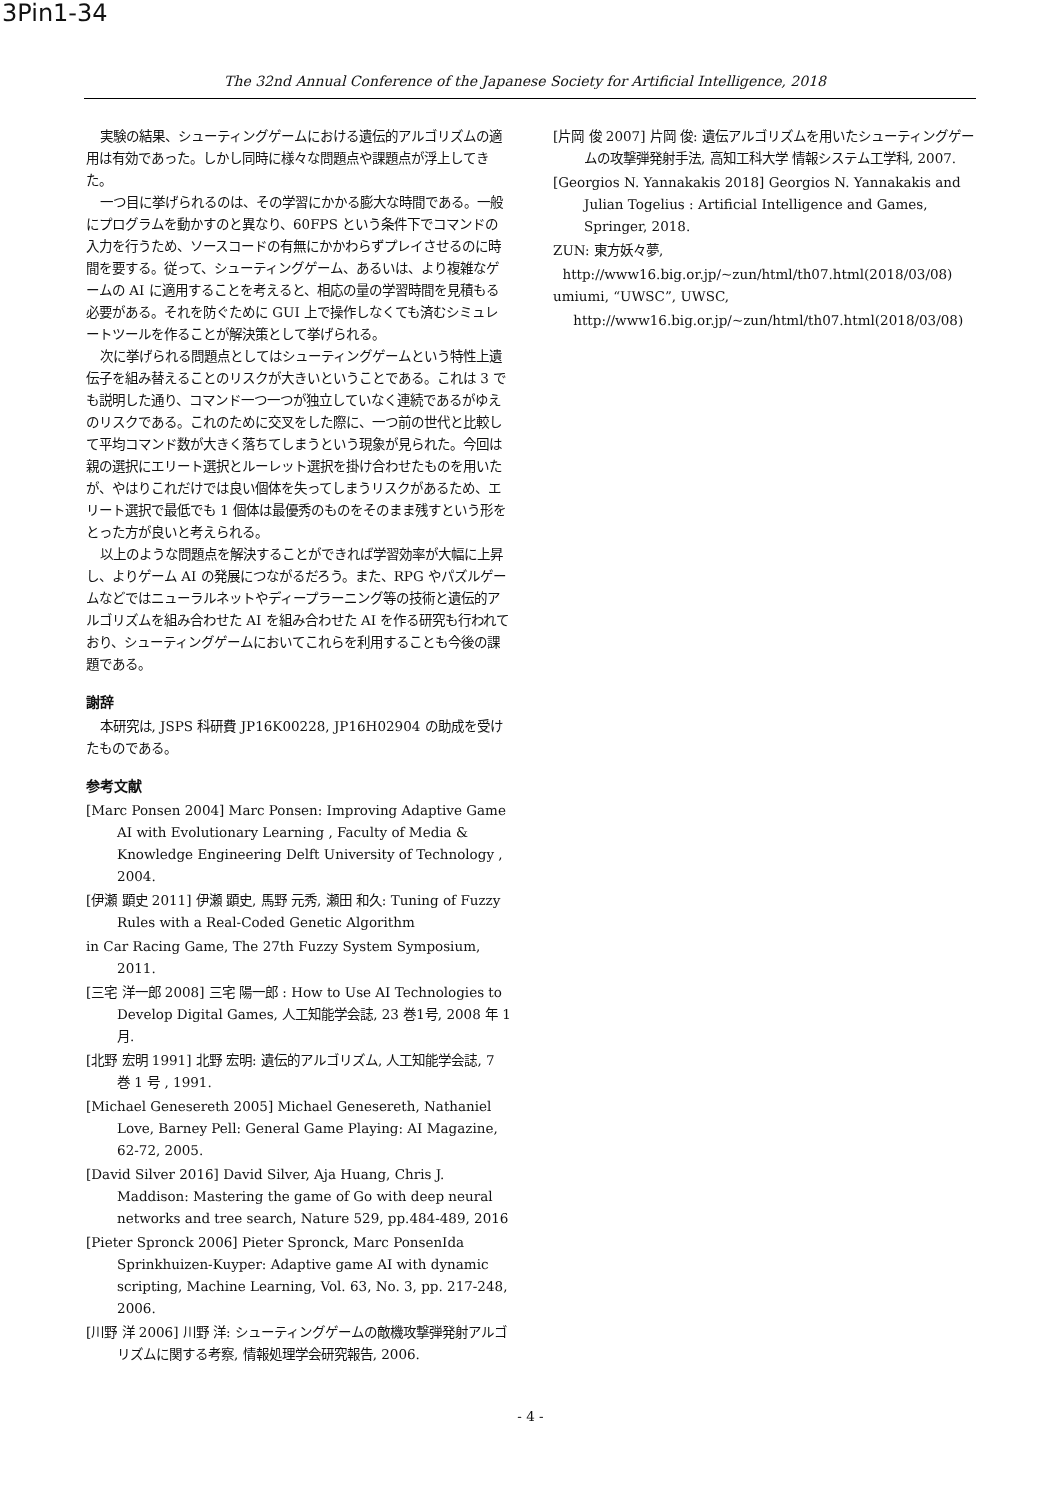3Pin1-34
The 32nd Annual Conference of the Japanese Society for Artificial Intelligence, 2018
実験の結果、シューティングゲームにおける遺伝的アルゴリズムの適用は有効であった。しかし同時に様々な問題点や課題点が浮上してきた。
一つ目に挙げられるのは、その学習にかかる膨大な時間である。一般にプログラムを動かすのと異なり、60FPS という条件下でコマンドの入力を行うため、ソースコードの有無にかかわらずプレイさせるのに時間を要する。従って、シューティングゲーム、あるいは、より複雑なゲームの AI に適用することを考えると、相応の量の学習時間を見積もる必要がある。それを防ぐために GUI 上で操作しなくても済むシミュレートツールを作ることが解決策として挙げられる。
次に挙げられる問題点としてはシューティングゲームという特性上遺伝子を組み替えることのリスクが大きいということである。これは 3 でも説明した通り、コマンド一つ一つが独立していなく連続であるがゆえのリスクである。これのために交叉をした際に、一つ前の世代と比較して平均コマンド数が大きく落ちてしまうという現象が見られた。今回は親の選択にエリート選択とルーレット選択を掛け合わせたものを用いたが、やはりこれだけでは良い個体を失ってしまうリスクがあるため、エリート選択で最低でも 1 個体は最優秀のものをそのまま残すという形をとった方が良いと考えられる。
以上のような問題点を解決することができれば学習効率が大幅に上昇し、よりゲーム AI の発展につながるだろう。また、RPG やパズルゲームなどではニューラルネットやディープラーニング等の技術と遺伝的アルゴリズムを組み合わせた AI を組み合わせた AI を作る研究も行われており、シューティングゲームにおいてこれらを利用することも今後の課題である。
謝辞
本研究は, JSPS 科研費 JP16K00228, JP16H02904 の助成を受けたものである。
参考文献
[Marc Ponsen 2004] Marc Ponsen: Improving Adaptive Game AI with Evolutionary Learning , Faculty of Media & Knowledge Engineering Delft University of Technology , 2004.
[伊瀬 顕史 2011] 伊瀬 顕史, 馬野 元秀, 瀬田 和久: Tuning of Fuzzy Rules with a Real-Coded Genetic Algorithm
in Car Racing Game, The 27th Fuzzy System Symposium, 2011.
[三宅 洋一郎 2008] 三宅 陽一郎 : How to Use AI Technologies to Develop Digital Games, 人工知能学会誌, 23 巻1号, 2008 年 1 月.
[北野 宏明 1991] 北野 宏明: 遺伝的アルゴリズム, 人工知能学会誌, 7 巻 1 号 , 1991.
[Michael Genesereth 2005] Michael Genesereth, Nathaniel Love, Barney Pell: General Game Playing: AI Magazine, 62-72, 2005.
[David Silver 2016] David Silver, Aja Huang, Chris J. Maddison: Mastering the game of Go with deep neural networks and tree search, Nature 529, pp.484-489, 2016
[Pieter Spronck 2006] Pieter Spronck, Marc PonsenIda Sprinkhuizen-Kuyper: Adaptive game AI with dynamic scripting, Machine Learning, Vol. 63, No. 3, pp. 217-248, 2006.
[川野 洋 2006] 川野 洋: シューティングゲームの敵機攻撃弾発射アルゴリズムに関する考察, 情報処理学会研究報告, 2006.
[片岡 俊 2007] 片岡 俊: 遺伝アルゴリズムを用いたシューティングゲームの攻撃弾発射手法, 高知工科大学 情報システム工学科, 2007.
[Georgios N. Yannakakis 2018] Georgios N. Yannakakis and Julian Togelius : Artificial Intelligence and Games, Springer, 2018.
ZUN: 東方妖々夢,
http://www16.big.or.jp/~zun/html/th07.html(2018/03/08)
umiumi, “UWSC”, UWSC,
http://www16.big.or.jp/~zun/html/th07.html(2018/03/08)
- 4 -